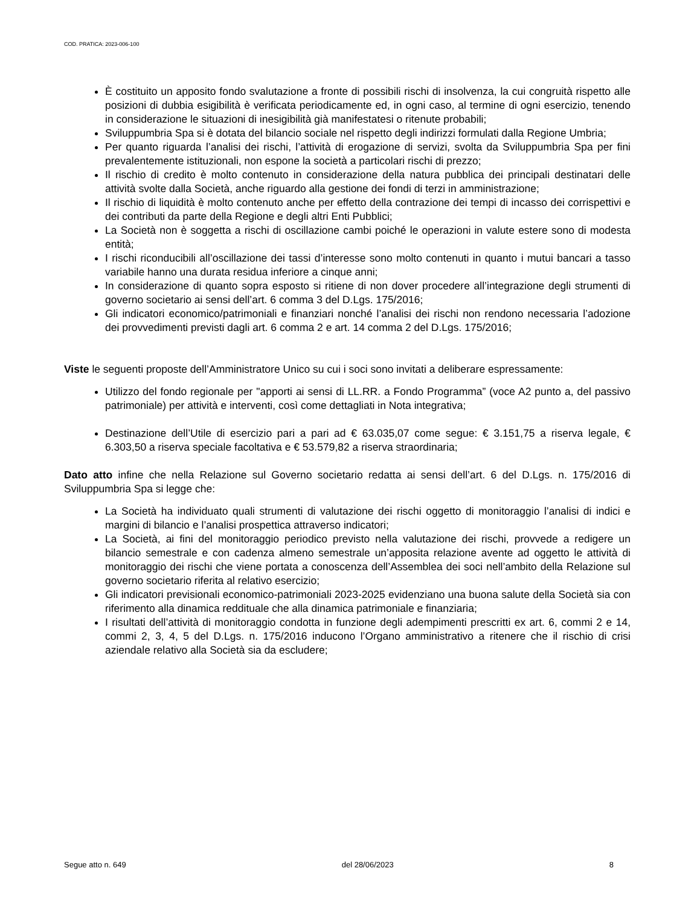COD. PRATICA: 2023-006-100
È costituito un apposito fondo svalutazione a fronte di possibili rischi di insolvenza, la cui congruità rispetto alle posizioni di dubbia esigibilità è verificata periodicamente ed, in ogni caso, al termine di ogni esercizio, tenendo in considerazione le situazioni di inesigibilità già manifestatesi o ritenute probabili;
Sviluppumbria Spa si è dotata del bilancio sociale nel rispetto degli indirizzi formulati dalla Regione Umbria;
Per quanto riguarda l’analisi dei rischi, l’attività di erogazione di servizi, svolta da Sviluppumbria Spa per fini prevalentemente istituzionali, non espone la società a particolari rischi di prezzo;
Il rischio di credito è molto contenuto in considerazione della natura pubblica dei principali destinatari delle attività svolte dalla Società, anche riguardo alla gestione dei fondi di terzi in amministrazione;
Il rischio di liquidità è molto contenuto anche per effetto della contrazione dei tempi di incasso dei corrispettivi e dei contributi da parte della Regione e degli altri Enti Pubblici;
La Società non è soggetta a rischi di oscillazione cambi poiché le operazioni in valute estere sono di modesta entità;
I rischi riconducibili all’oscillazione dei tassi d’interesse sono molto contenuti in quanto i mutui bancari a tasso variabile hanno una durata residua inferiore a cinque anni;
In considerazione di quanto sopra esposto si ritiene di non dover procedere all’integrazione degli strumenti di governo societario ai sensi dell’art. 6 comma 3 del D.Lgs. 175/2016;
Gli indicatori economico/patrimoniali e finanziari nonché l’analisi dei rischi non rendono necessaria l’adozione dei provvedimenti previsti dagli art. 6 comma 2 e art. 14 comma 2 del D.Lgs. 175/2016;
Viste le seguenti proposte dell’Amministratore Unico su cui i soci sono invitati a deliberare espressamente:
Utilizzo del fondo regionale per "apporti ai sensi di LL.RR. a Fondo Programma” (voce A2 punto a, del passivo patrimoniale) per attività e interventi, così come dettagliati in Nota integrativa;
Destinazione dell’Utile di esercizio pari a pari ad € 63.035,07 come segue: € 3.151,75 a riserva legale, € 6.303,50 a riserva speciale facoltativa e € 53.579,82 a riserva straordinaria;
Dato atto infine che nella Relazione sul Governo societario redatta ai sensi dell’art. 6 del D.Lgs. n. 175/2016 di Sviluppumbria Spa si legge che:
La Società ha individuato quali strumenti di valutazione dei rischi oggetto di monitoraggio l’analisi di indici e margini di bilancio e l’analisi prospettica attraverso indicatori;
La Società, ai fini del monitoraggio periodico previsto nella valutazione dei rischi, provvede a redigere un bilancio semestrale e con cadenza almeno semestrale un’apposita relazione avente ad oggetto le attività di monitoraggio dei rischi che viene portata a conoscenza dell’Assemblea dei soci nell’ambito della Relazione sul governo societario riferita al relativo esercizio;
Gli indicatori previsionali economico-patrimoniali 2023-2025 evidenziano una buona salute della Società sia con riferimento alla dinamica reddituale che alla dinamica patrimoniale e finanziaria;
I risultati dell’attività di monitoraggio condotta in funzione degli adempimenti prescritti ex art. 6, commi 2 e 14, commi 2, 3, 4, 5 del D.Lgs. n. 175/2016 inducono l’Organo amministrativo a ritenere che il rischio di crisi aziendale relativo alla Società sia da escludere;
Segue atto n. 649 del 28/06/2023 8